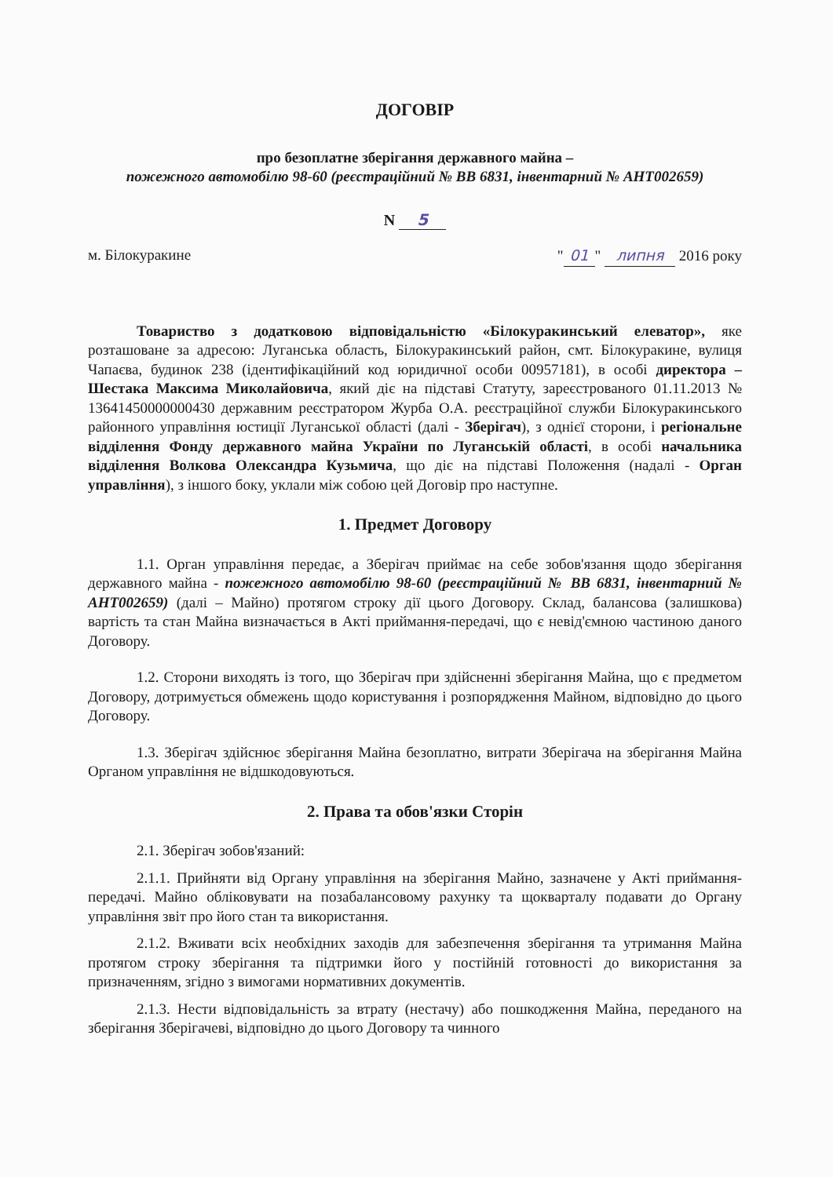ДОГОВІР
про безоплатне зберігання державного майна –
пожежного автомобілю 98-60 (реєстраційний № ВВ 6831, інвентарний № АНТ002659)
N 5
м. Білокуракине " 01 " липня 2016 року
Товариство з додатковою відповідальністю «Білокуракинський елеватор», яке розташоване за адресою: Луганська область, Білокуракинський район, смт. Білокуракине, вулиця Чапаєва, будинок 238 (ідентифікаційний код юридичної особи 00957181), в особі директора – Шестака Максима Миколайовича, який діє на підставі Статуту, зареєстрованого 01.11.2013 № 13641450000000430 державним реєстратором Журба О.А. реєстраційної служби Білокуракинського районного управління юстиції Луганської області (далі - Зберігач), з однієї сторони, і регіональне відділення Фонду державного майна України по Луганській області, в особі начальника відділення Волкова Олександра Кузьмича, що діє на підставі Положення (надалі - Орган управління), з іншого боку, уклали між собою цей Договір про наступне.
1. Предмет Договору
1.1. Орган управління передає, а Зберігач приймає на себе зобов'язання щодо зберігання державного майна - пожежного автомобілю 98-60 (реєстраційний № ВВ 6831, інвентарний № АНТ002659) (далі – Майно) протягом строку дії цього Договору. Склад, балансова (залишкова) вартість та стан Майна визначається в Акті приймання-передачі, що є невід'ємною частиною даного Договору.
1.2. Сторони виходять із того, що Зберігач при здійсненні зберігання Майна, що є предметом Договору, дотримується обмежень щодо користування і розпорядження Майном, відповідно до цього Договору.
1.3. Зберігач здійснює зберігання Майна безоплатно, витрати Зберігача на зберігання Майна Органом управління не відшкодовуються.
2. Права та обов'язки Сторін
2.1. Зберігач зобов'язаний:
2.1.1. Прийняти від Органу управління на зберігання Майно, зазначене у Акті приймання-передачі. Майно обліковувати на позабалансовому рахунку та щокварталу подавати до Органу управління звіт про його стан та використання.
2.1.2. Вживати всіх необхідних заходів для забезпечення зберігання та утримання Майна протягом строку зберігання та підтримки його у постійній готовності до використання за призначенням, згідно з вимогами нормативних документів.
2.1.3. Нести відповідальність за втрату (нестачу) або пошкодження Майна, переданого на зберігання Зберігачеві, відповідно до цього Договору та чинного